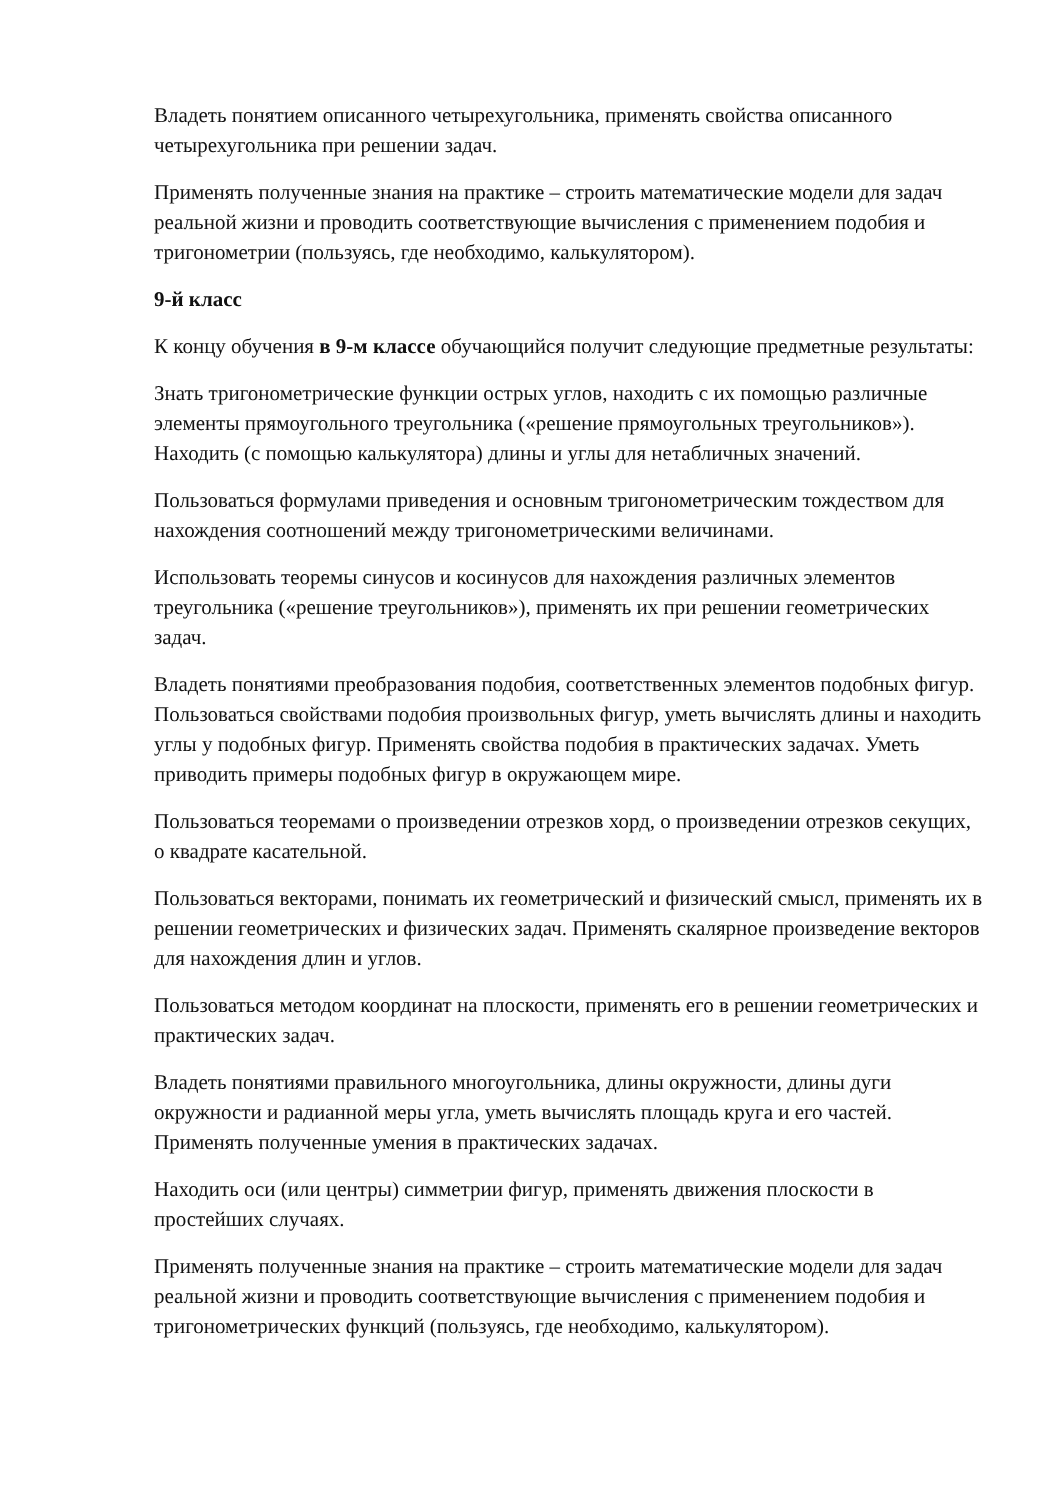Владеть понятием описанного четырехугольника, применять свойства описанного четырехугольника при решении задач.
Применять полученные знания на практике – строить математические модели для задач реальной жизни и проводить соответствующие вычисления с применением подобия и тригонометрии (пользуясь, где необходимо, калькулятором).
9-й класс
К концу обучения в 9-м классе обучающийся получит следующие предметные результаты:
Знать тригонометрические функции острых углов, находить с их помощью различные элементы прямоугольного треугольника («решение прямоугольных треугольников»). Находить (с помощью калькулятора) длины и углы для нетабличных значений.
Пользоваться формулами приведения и основным тригонометрическим тождеством для нахождения соотношений между тригонометрическими величинами.
Использовать теоремы синусов и косинусов для нахождения различных элементов треугольника («решение треугольников»), применять их при решении геометрических задач.
Владеть понятиями преобразования подобия, соответственных элементов подобных фигур. Пользоваться свойствами подобия произвольных фигур, уметь вычислять длины и находить углы у подобных фигур. Применять свойства подобия в практических задачах. Уметь приводить примеры подобных фигур в окружающем мире.
Пользоваться теоремами о произведении отрезков хорд, о произведении отрезков секущих, о квадрате касательной.
Пользоваться векторами, понимать их геометрический и физический смысл, применять их в решении геометрических и физических задач. Применять скалярное произведение векторов для нахождения длин и углов.
Пользоваться методом координат на плоскости, применять его в решении геометрических и практических задач.
Владеть понятиями правильного многоугольника, длины окружности, длины дуги окружности и радианной меры угла, уметь вычислять площадь круга и его частей. Применять полученные умения в практических задачах.
Находить оси (или центры) симметрии фигур, применять движения плоскости в простейших случаях.
Применять полученные знания на практике – строить математические модели для задач реальной жизни и проводить соответствующие вычисления с применением подобия и тригонометрических функций (пользуясь, где необходимо, калькулятором).